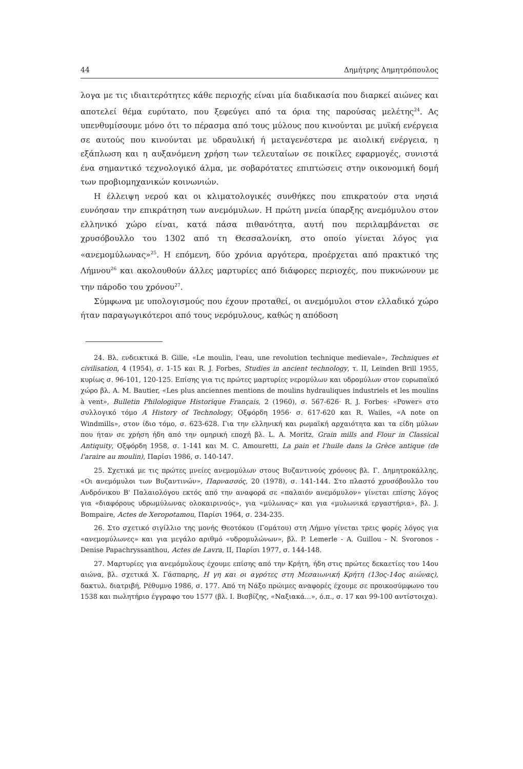44 Δημήτρης Δημητρόπουλος
λογα με τις ιδιαιτερότητες κάθε περιοχής είναι μία διαδικασία που διαρκεί αιώνες και αποτελεί θέμα ευρύτατο, που ξεφεύγει από τα όρια της παρούσας μελέτης<sup>24</sup>. Ας υπενθυμίσουμε μόνο ότι το πέρασμα από τους μύλους που κινούνται με μυϊκή ενέργεια σε αυτούς που κινούνται με υδραυλική ή μεταγενέστερα με αιολική ενέργεια, η εξάπλωση και η αυξανόμενη χρήση των τελευταίων σε ποικίλες εφαρμογές, συνιστά ένα σημαντικό τεχνολογικό άλμα, με σοβαρότατες επιπτώσεις στην οικονομική δομή των προβιομηχανικών κοινωνιών.
Η έλλειψη νερού και οι κλιματολογικές συνθήκες που επικρατούν στα νησιά ευνόησαν την επικράτηση των ανεμόμυλων. Η πρώτη μνεία ύπαρξης ανεμόμυλου στον ελληνικό χώρο είναι, κατά πάσα πιθανότητα, αυτή που περιλαμβάνεται σε χρυσόβουλλο του 1302 από τη Θεσσαλονίκη, στο οποίο γίνεται λόγος για «ανεμομύλωνας»<sup>25</sup>. Η επόμενη, δύο χρόνια αργότερα, προέρχεται από πρακτικό της Λήμνου<sup>26</sup> και ακολουθούν άλλες μαρτυρίες από διάφορες περιοχές, που πυκνώνουν με την πάροδο του χρόνου<sup>27</sup>.
Σύμφωνα με υπολογισμούς που έχουν προταθεί, οι ανεμόμυλοι στον ελλαδικό χώρο ήταν παραγωγικότεροι από τους νερόμυλους, καθώς η απόδοση
24. Βλ. ενδεικτικά B. Gille, «Le moulin, l'eau, une revolution technique medievale», Techniques et civilisation, 4 (1954), σ. 1-15 και R. J. Forbes, Studies in ancient technology, τ. II, Leinden Brill 1955, κυρίως σ. 96-101, 120-125. Επίσης για τις πρώτες μαρτυρίες νερομύλων και υδρομύλων στον ευρωπαϊκό χώρο βλ. A. M. Bautier, «Les plus anciennes mentions de moulins hydrauliques industriels et les moulins à vent», Bulletin Philologique Historique Français, 2 (1960), σ. 567-626· R. J. Forbes· «Power» στο συλλογικό τόμο A History of Technology, Οξφόρδη 1956· σ. 617-620 και R. Wailes, «A note on Windmills», στον ίδιο τόμο, σ. 623-628. Για την ελληνική και ρωμαϊκή αρχαιότητα και τα είδη μύλων που ήταν σε χρήση ήδη από την ομηρική εποχή βλ. L. A. Moritz, Grain mills and Flour in Classical Antiquity, Οξφόρδη 1958, σ. 1-141 και M. C. Amouretti, La pain et l'huile dans la Grèce antique (de l'araire au moulin), Παρίσι 1986, σ. 140-147.
25. Σχετικά με τις πρώτες μνείες ανεμομύλων στους Βυζαντινούς χρόνους βλ. Γ. Δημητροκάλλης, «Οι ανεμόμυλοι των Βυζαντινών», Παρνασσός, 20 (1978), σ. 141-144. Στο πλαστό χρυσόβουλλο του Ανδρόνικου Β' Παλαιολόγου εκτός από την αναφορά σε «παλαιόν ανεμόμυλον» γίνεται επίσης λόγος για «διαφόρους υδρωμύλωνας ολοκαιρινούς», για «μύλωνας» και για «μυλωνικά εργαστήρια», βλ. J. Bompaire, Actes de Xeropotamou, Παρίσι 1964, σ. 234-235.
26. Στο σχετικό σιγίλλιο της μονής Θεοτόκου (Γομάτου) στη Λήμνο γίνεται τρεις φορές λόγος για «ανεμομύλωνες» και για μεγάλο αριθμό «υδρομυλώνων», βλ. P. Lemerle - A. Guillou - N. Svoronos - Denise Papachryssanthou, Actes de Lavra, II, Παρίσι 1977, σ. 144-148.
27. Μαρτυρίες για ανεμόμυλους έχουμε επίσης από την Κρήτη, ήδη στις πρώτες δεκαετίες του 14ου αιώνα, βλ. σχετικά Χ. Γάσπαρης, Η γη και οι αγρότες στη Μεσαιωνική Κρήτη (13ος-14ος αιώνας), δακτυλ. διατριβή, Ρέθυμνο 1986, σ. 177. Από τη Νάξο πρώιμες αναφορές έχουμε σε προικοσύμφωνο του 1538 και πωλητήριο έγγραφο του 1577 (βλ. Ι. Βισβίζης, «Ναξιακά...», ό.π., σ. 17 και 99-100 αντίστοιχα).